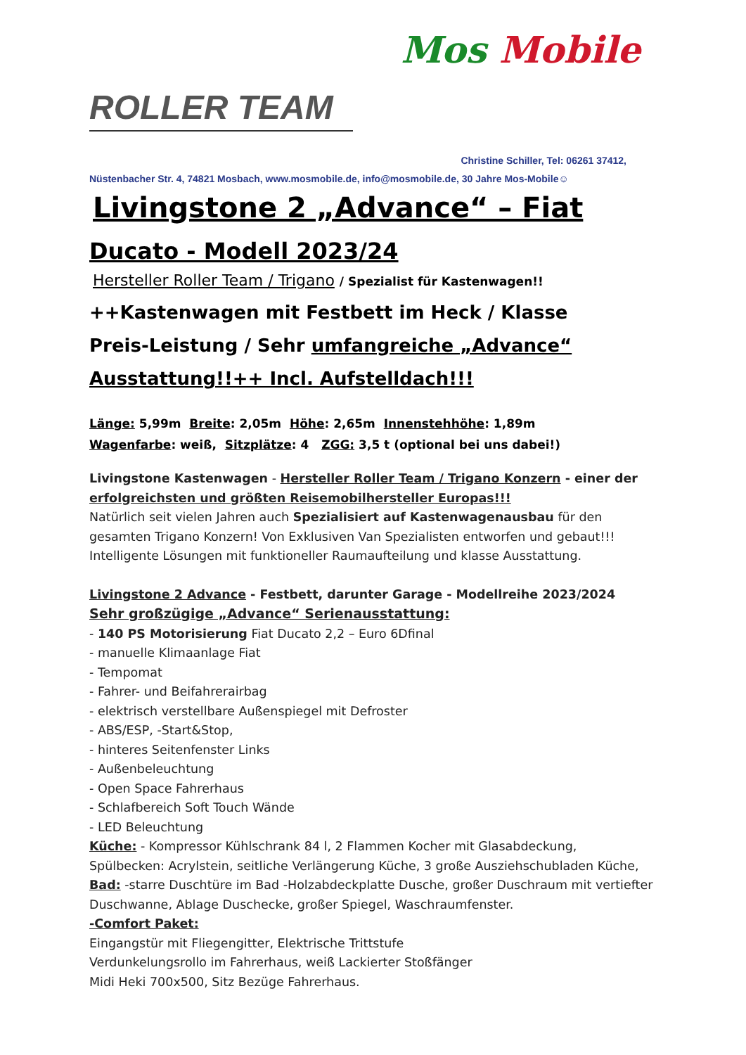ROLLER TEAM
Mos Mobile
Christine Schiller, Tel: 06261 37412,
Nüstenbacher Str. 4, 74821 Mosbach, www.mosmobile.de, info@mosmobile.de, 30 Jahre Mos-Mobile☺
Livingstone 2 „Advance“ – Fiat
Ducato - Modell 2023/24
Hersteller Roller Team / Trigano / Spezialist für Kastenwagen!!
++Kastenwagen mit Festbett im Heck / Klasse
Preis-Leistung / Sehr umfangreiche „Advance“
Ausstattung!!++ Incl. Aufstelldach!!!
Länge: 5,99m Breite: 2,05m Höhe: 2,65m Innenstehhöhe: 1,89m
Wagenfarbe: weiß, Sitzplätze: 4 ZGG: 3,5 t (optional bei uns dabei!)
Livingstone Kastenwagen - Hersteller Roller Team / Trigano Konzern - einer der erfolgreichsten und größten Reisemobilhersteller Europas!!!
Natürlich seit vielen Jahren auch Spezialisiert auf Kastenwagenausbau für den gesamten Trigano Konzern! Von Exklusiven Van Spezialisten entworfen und gebaut!!!
Intelligente Lösungen mit funktioneller Raumaufteilung und klasse Ausstattung.
Livingstone 2 Advance - Festbett, darunter Garage - Modellreihe 2023/2024
Sehr großzügige „Advance“ Serienausstattung:
- 140 PS Motorisierung Fiat Ducato 2,2 – Euro 6Dfinal
- manuelle Klimaanlage Fiat
- Tempomat
- Fahrer- und Beifahrerairbag
- elektrisch verstellbare Außenspiegel mit Defroster
- ABS/ESP, -Start&Stop,
- hinteres Seitenfenster Links
- Außenbeleuchtung
- Open Space Fahrerhaus
- Schlafbereich Soft Touch Wände
- LED Beleuchtung
Küche: - Kompressor Kühlschrank 84 l, 2 Flammen Kocher mit Glasabdeckung, Spülbecken: Acrylstein, seitliche Verlängerung Küche, 3 große Ausziehschubladen Küche,
Bad: -starre Duschtüre im Bad -Holzabdeckplatte Dusche, großer Duschraum mit vertiefter Duschwanne, Ablage Duschecke, großer Spiegel, Waschraumfenster.
-Comfort Paket:
Eingangstür mit Fliegengitter, Elektrische Trittstufe
Verdunkelungsrollo im Fahrerhaus, weiß Lackierter Stoßfänger
Midi Heki 700x500, Sitz Bezüge Fahrerhaus.